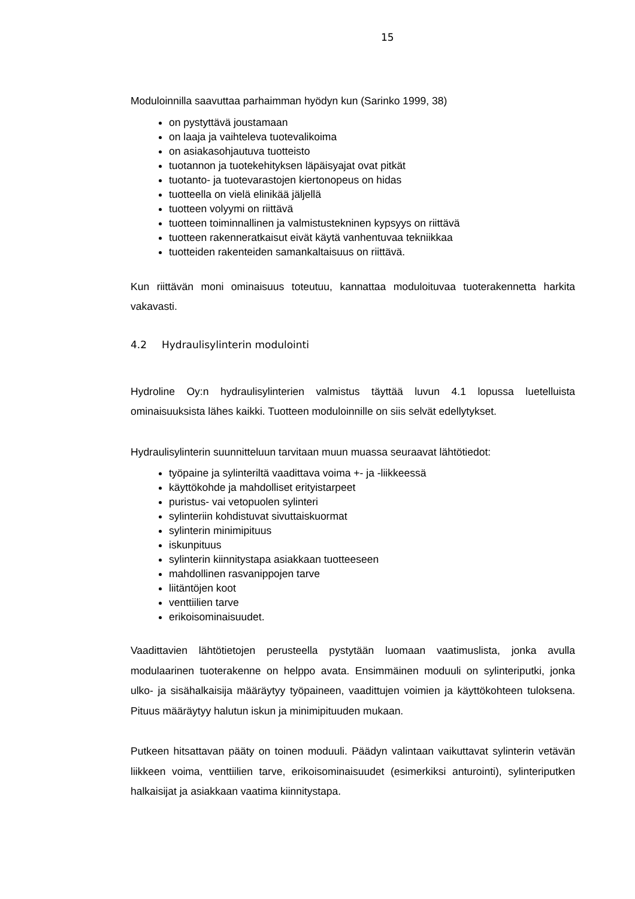15
Moduloinnilla saavuttaa parhaimman hyödyn kun (Sarinko 1999, 38)
on pystyttävä joustamaan
on laaja ja vaihteleva tuotevalikoima
on asiakasohjautuva tuotteisto
tuotannon ja tuotekehityksen läpäisyajat ovat pitkät
tuotanto- ja tuotevarastojen kiertonopeus on hidas
tuotteella on vielä elinikää jäljellä
tuotteen volyymi on riittävä
tuotteen toiminnallinen ja valmistustekninen kypsyys on riittävä
tuotteen rakenneratkaisut eivät käytä vanhentuvaa tekniikkaa
tuotteiden rakenteiden samankaltaisuus on riittävä.
Kun riittävän moni ominaisuus toteutuu, kannattaa moduloituvaa tuoterakennetta harkita vakavasti.
4.2 Hydraulisylinterin modulointi
Hydroline Oy:n hydraulisylinterien valmistus täyttää luvun 4.1 lopussa luetelluista ominaisuuksista lähes kaikki. Tuotteen moduloinnille on siis selvät edellytykset.
Hydraulisylinterin suunnitteluun tarvitaan muun muassa seuraavat lähtötiedot:
työpaine ja sylinteriltä vaadittava voima +- ja -liikkeessä
käyttökohde ja mahdolliset erityistarpeet
puristus- vai vetopuolen sylinteri
sylinteriin kohdistuvat sivuttaiskuormat
sylinterin minimipituus
iskunpituus
sylinterin kiinnitystapa asiakkaan tuotteeseen
mahdollinen rasvanippojen tarve
liitäntöjen koot
venttiilien tarve
erikoisominaisuudet.
Vaadittavien lähtötietojen perusteella pystytään luomaan vaatimuslista, jonka avulla modulaarinen tuoterakenne on helppo avata. Ensimmäinen moduuli on sylinteriputki, jonka ulko- ja sisähalkaisija määräytyy työpaineen, vaadittujen voimien ja käyttökohteen tuloksena. Pituus määräytyy halutun iskun ja minimipituuden mukaan.
Putkeen hitsattavan pääty on toinen moduuli. Päädyn valintaan vaikuttavat sylinterin vetävän liikkeen voima, venttiilien tarve, erikoisominaisuudet (esimerkiksi anturointi), sylinteriputken halkaisijat ja asiakkaan vaatima kiinnitystapa.